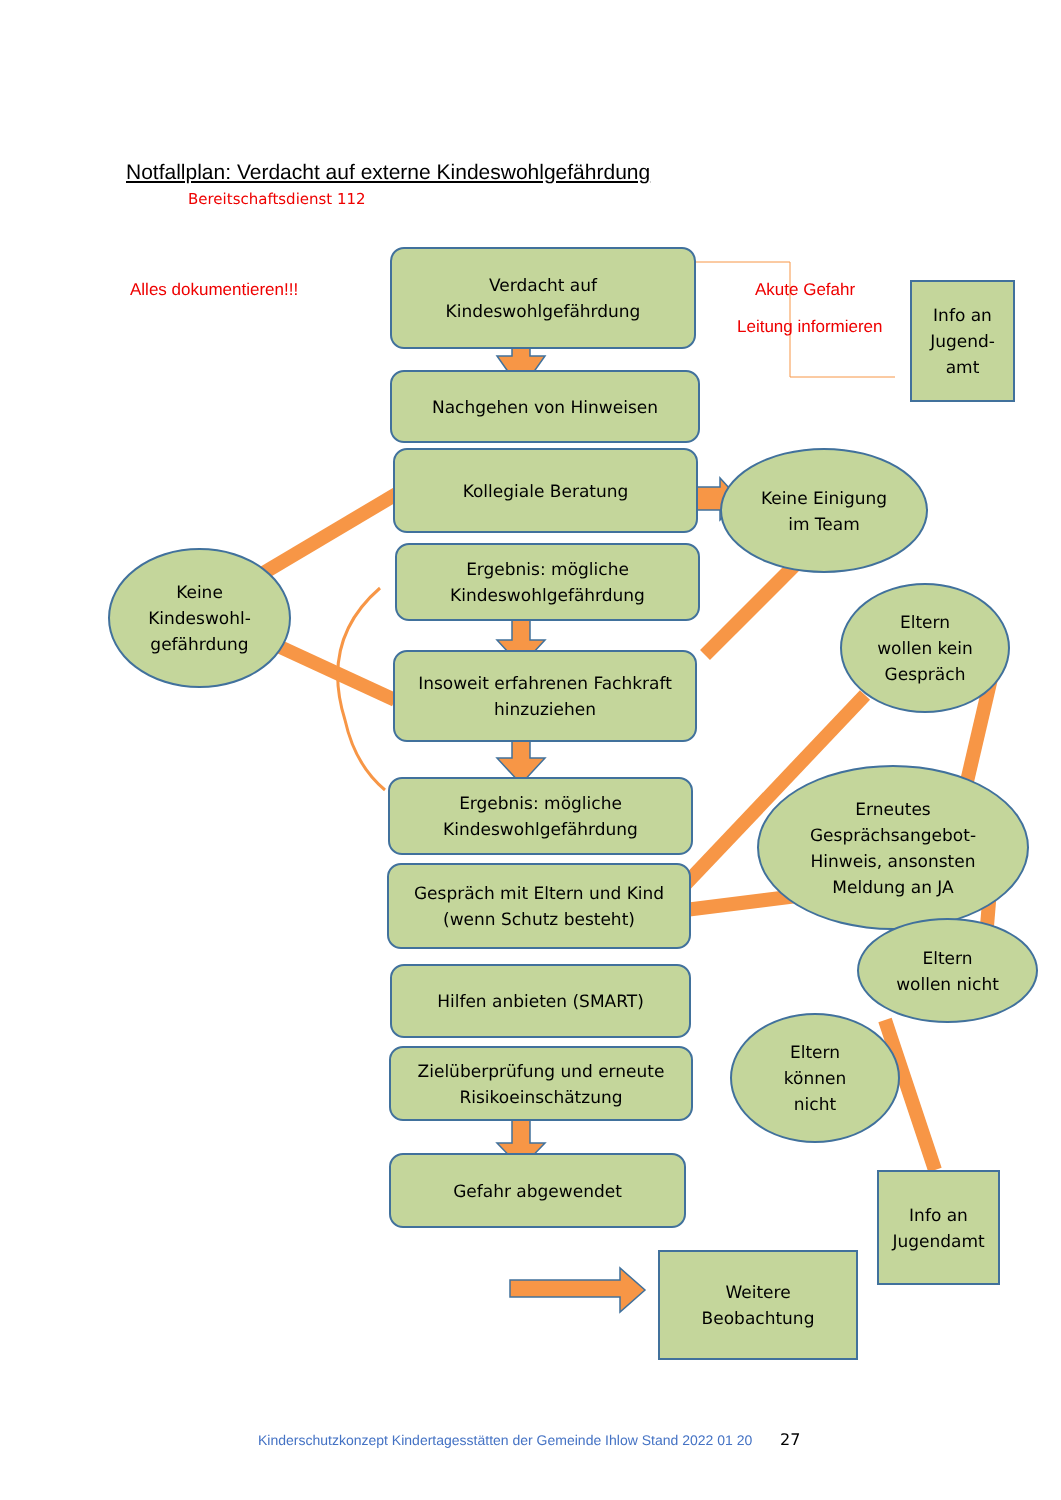Notfallplan: Verdacht auf externe Kindeswohlgefährdung
Bereitschaftsdienst 112
Alles dokumentieren!!! Akute Gefahr
Leitung informieren
Verdacht auf
Kindeswohlgefährdung
Info an
Jugend-
amt
Nachgehen von Hinweisen
Kollegiale Beratung
Keine Einigung
im Team
Keine
Kindeswohl-
gefährdung
Ergebnis: mögliche
Kindeswohlgefährdung
Eltern
wollen kein
Gespräch
Insoweit erfahrenen Fachkraft
hinzuziehen
Ergebnis: mögliche
Kindeswohlgefährdung
Erneutes
Gesprächsangebot-
Hinweis, ansonsten
Meldung an JA
Gespräch mit Eltern und Kind
(wenn Schutz besteht)
Eltern
wollen nicht
Hilfen anbieten (SMART)
Eltern
können
nicht
Zielüberprüfung und erneute
Risikoeinschätzung
Gefahr abgewendet
Info an
Jugendamt
Weitere
Beobachtung
Kinderschutzkonzept Kindertagesstätten der Gemeinde Ihlow Stand 2022 01 20
27